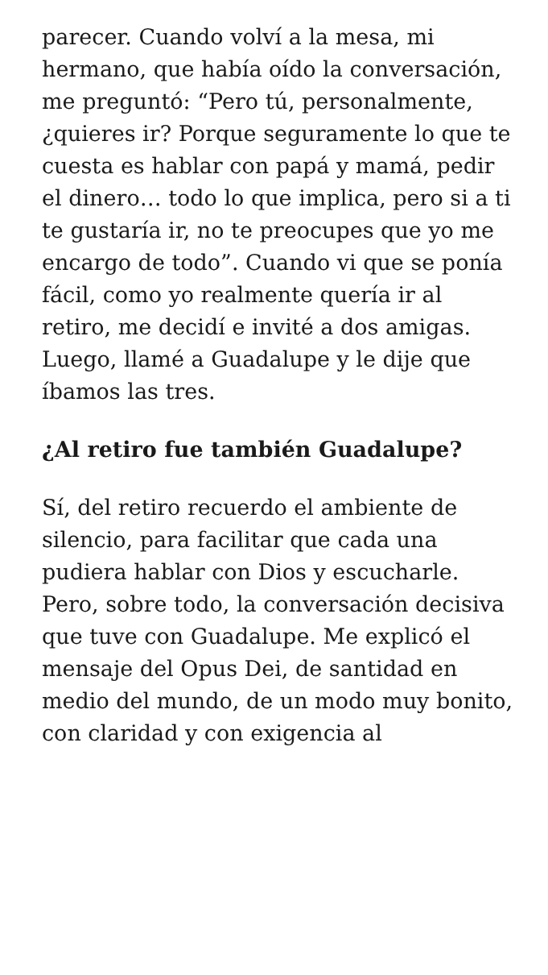parecer. Cuando volví a la mesa, mi hermano, que había oído la conversación, me preguntó: “Pero tú, personalmente, ¿quieres ir? Porque seguramente lo que te cuesta es hablar con papá y mamá, pedir el dinero… todo lo que implica, pero si a ti te gustaría ir, no te preocupes que yo me encargo de todo”. Cuando vi que se ponía fácil, como yo realmente quería ir al retiro, me decidí e invité a dos amigas. Luego, llamé a Guadalupe y le dije que íbamos las tres.
¿Al retiro fue también Guadalupe?
Sí, del retiro recuerdo el ambiente de silencio, para facilitar que cada una pudiera hablar con Dios y escucharle. Pero, sobre todo, la conversación decisiva que tuve con Guadalupe. Me explicó el mensaje del Opus Dei, de santidad en medio del mundo, de un modo muy bonito, con claridad y con exigencia al